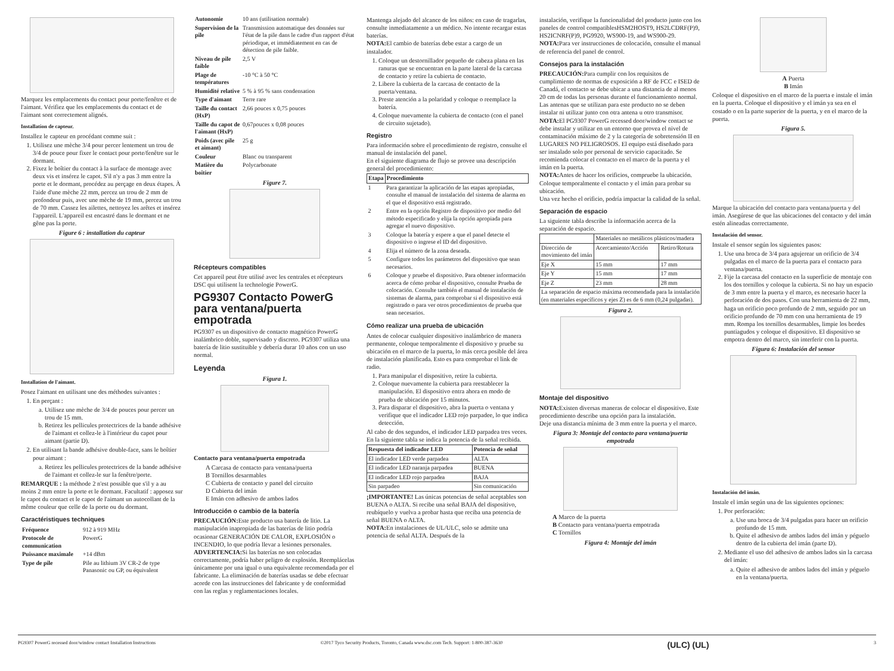Marquez les emplacements du contact pour porte/fenêtre et de l'aimant. Vérifiez que les emplacements du contact et de l'aimant sont correctement alignés.
Installation de capteur.
Installez le capteur en procédant comme suit :
1. Utilisez une mèche 3/4 pour percer lentement un trou de 3/4 de pouce pour fixer le contact pour porte/fenêtre sur le dormant.
2. Fixez le boîtier du contact à la surface de montage avec deux vis et insérez le capot. S'il n'y a pas 3 mm entre la porte et le dormant, procédez au perçage en deux étapes. À l'aide d'une mèche 22 mm, percez un trou de 2 mm de profondeur puis, avec une mèche de 19 mm, percez un trou de 70 mm. Cassez les ailettes, nettoyez les arêtes et insérez l'appareil. L'appareil est encastré dans le dormant et ne gêne pas la porte.
Figure 6 : installation du capteur
Installation de l'aimant.
Posez l'aimant en utilisant une des méthodes suivantes :
1. En perçant :
a. Utilisez une mèche de 3/4 de pouces pour percer un trou de 15 mm.
b. Retirez les pellicules protectrices de la bande adhésive de l'aimant et collez-le à l'intérieur du capot pour aimant (partie D).
2. En utilisant la bande adhésive double-face, sans le boîtier pour aimant :
a. Retirez les pellicules protectrices de la bande adhésive de l'aimant et collez-le sur la fenêtre/porte.
REMARQUE : la méthode 2 n'est possible que s'il y a au moins 2 mm entre la porte et le dormant. Facultatif : apposez sur le capot du contact et le capot de l'aimant un autocollant de la même couleur que celle de la porte ou du dormant.
Caractéristiques techniques
| Fréquence | 912 à 919 MHz |
| Protocole de communication | PowerG |
| Puissance maximale | +14 dBm |
| Type de pile | Pile au lithium 3V CR-2 de type Panasonic ou GP, ou équivalent |
| Autonomie | 10 ans (utilisation normale) |
| Supervision de la pile | Transmission automatique des données sur l'état de la pile dans le cadre d'un rapport d'état périodique, et immédiatement en cas de détection de pile faible. |
| Niveau de pile faible | 2,5 V |
| Plage de températures | -10 °C à 50 °C |
| Humidité relative | 5 % à 95 % sans condensation |
| Type d'aimant | Terre rare |
| Taille du contact (HxP) | 2,66 pouces x 0,75 pouces |
| Taille du capot de l'aimant (HxP) | 0,67pouces x 0,08 pouces |
| Poids (avec pile et aimant) | 25 g |
| Couleur | Blanc ou transparent |
| Matière du boîtier | Polycarbonate |
Figure 7.
Récepteurs compatibles
Cet appareil peut être utilisé avec les centrales et récepteurs DSC qui utilisent la technologie PowerG.
PG9307 Contacto PowerG para ventana/puerta empotrada
PG9307 es un dispositivo de contacto magnético PowerG inalámbrico doble, supervisado y discreto. PG9307 utiliza una batería de litio sustituible y debería durar 10 años con un uso normal.
Leyenda
Figura 1.
Contacto para ventana/puerta empotrada
A Carcasa de contacto para ventana/puerta
B Tornillos desarmables
C Cubierta de contacto y panel del circuito
D Cubierta del imán
E Imán con adhesivo de ambos lados
Introducción o cambio de la batería
PRECAUCIÓN: Este producto usa batería de litio. La manipulación inapropiada de las baterías de litio podría ocasionar GENERACIÓN DE CALOR, EXPLOSIÓN o INCENDIO, lo que podría llevar a lesiones personales.
ADVERTENCIA: Si las baterías no son colocadas correctamente, podría haber peligro de explosión. Reemplácelas únicamente por una igual o una equivalente recomendada por el fabricante. La eliminación de baterías usadas se debe efectuar acorde con las instrucciones del fabricante y de conformidad con las reglas y reglamentaciones locales.
Mantenga alejado del alcance de los niños: en caso de tragarlas, consulte inmediatamente a un médico. No intente recargar estas baterías.
NOTA: El cambio de baterías debe estar a cargo de un instalador.
1. Coloque un destornillador pequeño de cabeza plana en las ranuras que se encuentran en la parte lateral de la carcasa de contacto y retire la cubierta de contacto.
2. Libere la cubierta de la carcasa de contacto de la puerta/ventana.
3. Preste atención a la polaridad y coloque o reemplace la batería.
4. Coloque nuevamente la cubierta de contacto (con el panel de circuito sujetado).
Registro
Para información sobre el procedimiento de registro, consulte el manual de instalación del panel.
En el siguiente diagrama de flujo se provee una descripción general del procedimiento:
| Etapa | Procedimiento |
| --- | --- |
| 1 | Para garantizar la aplicación de las etapas apropiadas, consulte el manual de instalación del sistema de alarma en el que el dispositivo está registrado. |
| 2 | Entre en la opción Registro de dispositivo por medio del método especificado y elija la opción apropiada para agregar el nuevo dispositivo. |
| 3 | Coloque la batería y espere a que el panel detecte el dispositivo o ingrese el ID del dispositivo. |
| 4 | Elija el número de la zona deseada. |
| 5 | Configure todos los parámetros del dispositivo que sean necesarios. |
| 6 | Coloque y pruebe el dispositivo. Para obtener información acerca de cómo probar el dispositivo, consulte Prueba de colocación. Consulte también el manual de instalación de sistemas de alarma, para comprobar si el dispositivo está registrado o para ver otros procedimientos de prueba que sean necesarios. |
Cómo realizar una prueba de ubicación
Antes de colocar cualquier dispositivo inalámbrico de manera permanente, coloque temporalmente el dispositivo y pruebe su ubicación en el marco de la puerta, lo más cerca posible del área de instalación planificada. Esto es para comprobar el link de radio.
1. Para manipular el dispositivo, retire la cubierta.
2. Coloque nuevamente la cubierta para reestablecer la manipulación. El dispositivo entra ahora en modo de prueba de ubicación por 15 minutos.
3. Para disparar el dispositivo, abra la puerta o ventana y verifique que el indicador LED rojo parpadee, lo que indica detección.
Al cabo de dos segundos, el indicador LED parpadea tres veces. En la siguiente tabla se indica la potencia de la señal recibida.
| Respuesta del indicador LED | Potencia de señal |
| --- | --- |
| El indicador LED verde parpadea | ALTA |
| El indicador LED naranja parpadea | BUENA |
| El indicador LED rojo parpadea | BAJA |
| Sin parpadeo | Sin comunicación |
¡IMPORTANTE! Las únicas potencias de señal aceptables son BUENA o ALTA. Si recibe una señal BAJA del dispositivo, reubíquelo y vuelva a probar hasta que reciba una potencia de señal BUENA o ALTA.
NOTA: En instalaciones de UL/ULC, solo se admite una potencia de señal ALTA. Después de la
instalación, verifique la funcionalidad del producto junto con los paneles de control compatiblesHSM2HOST9, HS2LCDRF(P)9, HS2ICNRF(P)9, PG9920, WS900-19, and WS900-29.
NOTA: Para ver instrucciones de colocación, consulte el manual de referencia del panel de control.
Consejos para la instalación
PRECAUCIÓN: Para cumplir con los requisitos de cumplimiento de normas de exposición a RF de FCC e ISED de Canadá, el contacto se debe ubicar a una distancia de al menos 20 cm de todas las personas durante el funcionamiento normal. Las antenas que se utilizan para este producto no se deben instalar ni utilizar junto con otra antena u otro transmisor.
NOTA: El PG9307 PowerG recessed door/window contact se debe instalar y utilizar en un entorno que provea el nivel de contaminación máximo de 2 y la categoría de sobretensión II en LUGARES NO PELIGROSOS. El equipo está diseñado para ser instalado solo por personal de servicio capacitado. Se recomienda colocar el contacto en el marco de la puerta y el imán en la puerta.
NOTA: Antes de hacer los orificios, compruebe la ubicación. Coloque temporalmente el contacto y el imán para probar su ubicación.
Una vez hecho el orificio, podría impactar la calidad de la señal.
Separación de espacio
La siguiente tabla describe la información acerca de la separación de espacio.
| | Materiales no metálicos plásticos/madera | |
| Dirección de movimiento del imán | Acercamiento/Acción | Retiro/Rotura |
| Eje X | 15 mm | 17 mm |
| Eje Y | 15 mm | 17 mm |
| Eje Z | 23 mm | 28 mm |
| La separación de espacio máxima recomendada para la instalación (en materiales específicos y ejes Z) es de 6 mm (0,24 pulgadas). | | |
Figura 2.
Montaje del dispositivo
NOTA: Existen diversas maneras de colocar el dispositivo. Este procedimiento describe una opción para la instalación.
Deje una distancia mínima de 3 mm entre la puerta y el marco.
Figura 3: Montaje del contacto para ventana/puerta empotrada
A Marco de la puerta
B Contacto para ventana/puerta empotrada
C Tornillos
Figura 4: Montaje del imán
A Puerta
B Imán
Coloque el dispositivo en el marco de la puerta e instale el imán en la puerta. Coloque el dispositivo y el imán ya sea en el costado o en la parte superior de la puerta, y en el marco de la puerta.
Figura 5.
Marque la ubicación del contacto para ventana/puerta y del imán. Asegúrese de que las ubicaciones del contacto y del imán estén alineadas correctamente.
Instalación del sensor.
Instale el sensor según los siguientes pasos:
1. Use una broca de 3/4 para agujerear un orificio de 3/4 pulgadas en el marco de la puerta para el contacto para ventana/puerta.
2. Fije la carcasa del contacto en la superficie de montaje con los dos tornillos y coloque la cubierta. Si no hay un espacio de 3 mm entre la puerta y el marco, es necesario hacer la perforación de dos pasos. Con una herramienta de 22 mm, haga un orificio poco profundo de 2 mm, seguido por un orificio profundo de 70 mm con una herramienta de 19 mm. Rompa los tornillos desarmables, limpie los bordes puntiagudos y coloque el dispositivo. El dispositivo se empotra dentro del marco, sin interferir con la puerta.
Figura 6: Instalación del sensor
Instalación del imán.
Instale el imán según una de las siguientes opciones:
1. Por perforación:
a. Use una broca de 3/4 pulgadas para hacer un orificio profundo de 15 mm.
b. Quite el adhesivo de ambos lados del imán y péguelo dentro de la cubierta del imán (parte D).
2. Mediante el uso del adhesivo de ambos lados sin la carcasa del imán:
a. Quite el adhesivo de ambos lados del imán y péguelo en la ventana/puerta.
PG9307 PowerG recessed door/window contact Installation Instructions ©2017 Tyco Security Products, Toronto, Canada www.dsc.com Tech. Support: 1-800-387-3630 (ULC) (UL) 3